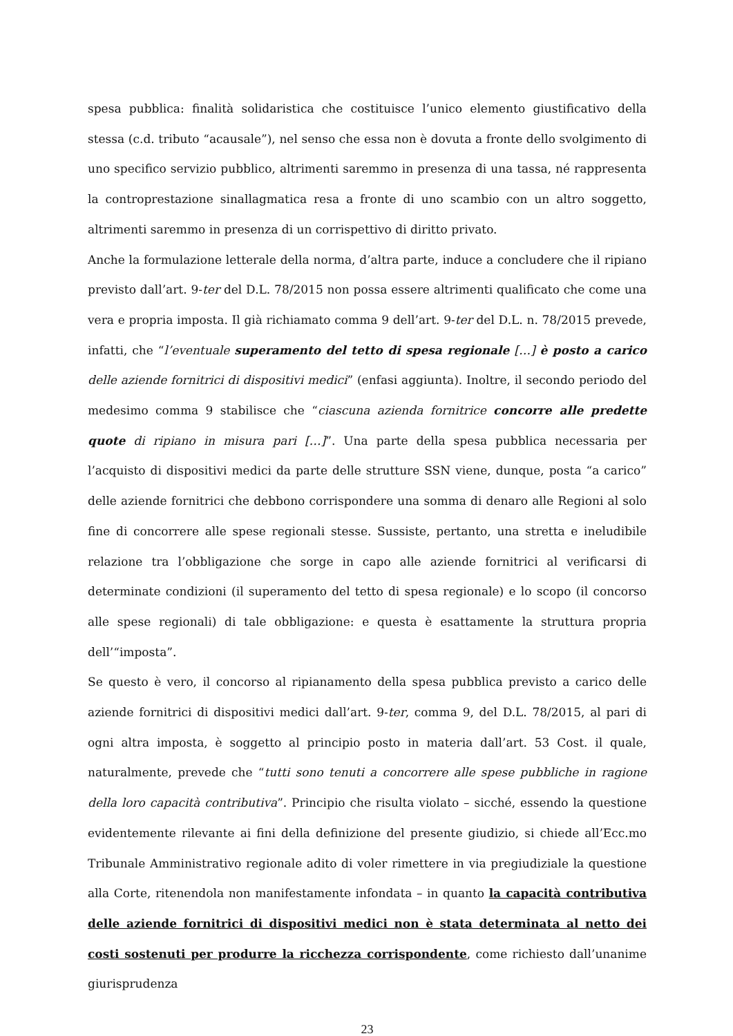spesa pubblica: finalità solidaristica che costituisce l’unico elemento giustificativo della stessa (c.d. tributo “acausale”), nel senso che essa non è dovuta a fronte dello svolgimento di uno specifico servizio pubblico, altrimenti saremmo in presenza di una tassa, né rappresenta la controprestazione sinallagmatica resa a fronte di uno scambio con un altro soggetto, altrimenti saremmo in presenza di un corrispettivo di diritto privato.
Anche la formulazione letterale della norma, d’altra parte, induce a concludere che il ripiano previsto dall’art. 9-ter del D.L. 78/2015 non possa essere altrimenti qualificato che come una vera e propria imposta. Il già richiamato comma 9 dell’art. 9-ter del D.L. n. 78/2015 prevede, infatti, che “l’eventuale superamento del tetto di spesa regionale […] è posto a carico delle aziende fornitrici di dispositivi medici” (enfasi aggiunta). Inoltre, il secondo periodo del medesimo comma 9 stabilisce che “ciascuna azienda fornitrice concorre alle predette quote di ripiano in misura pari […]”. Una parte della spesa pubblica necessaria per l’acquisto di dispositivi medici da parte delle strutture SSN viene, dunque, posta “a carico” delle aziende fornitrici che debbono corrispondere una somma di denaro alle Regioni al solo fine di concorrere alle spese regionali stesse. Sussiste, pertanto, una stretta e ineludibile relazione tra l’obbligazione che sorge in capo alle aziende fornitrici al verificarsi di determinate condizioni (il superamento del tetto di spesa regionale) e lo scopo (il concorso alle spese regionali) di tale obbligazione: e questa è esattamente la struttura propria dell’“imposta”.
Se questo è vero, il concorso al ripianamento della spesa pubblica previsto a carico delle aziende fornitrici di dispositivi medici dall’art. 9-ter, comma 9, del D.L. 78/2015, al pari di ogni altra imposta, è soggetto al principio posto in materia dall’art. 53 Cost. il quale, naturalmente, prevede che “tutti sono tenuti a concorrere alle spese pubbliche in ragione della loro capacità contributiva”. Principio che risulta violato – sicché, essendo la questione evidentemente rilevante ai fini della definizione del presente giudizio, si chiede all’Ecc.mo Tribunale Amministrativo regionale adito di voler rimettere in via pregiudiziale la questione alla Corte, ritenendola non manifestamente infondata – in quanto la capacità contributiva delle aziende fornitrici di dispositivi medici non è stata determinata al netto dei costi sostenuti per produrre la ricchezza corrispondente, come richiesto dall’unanime giurisprudenza
23